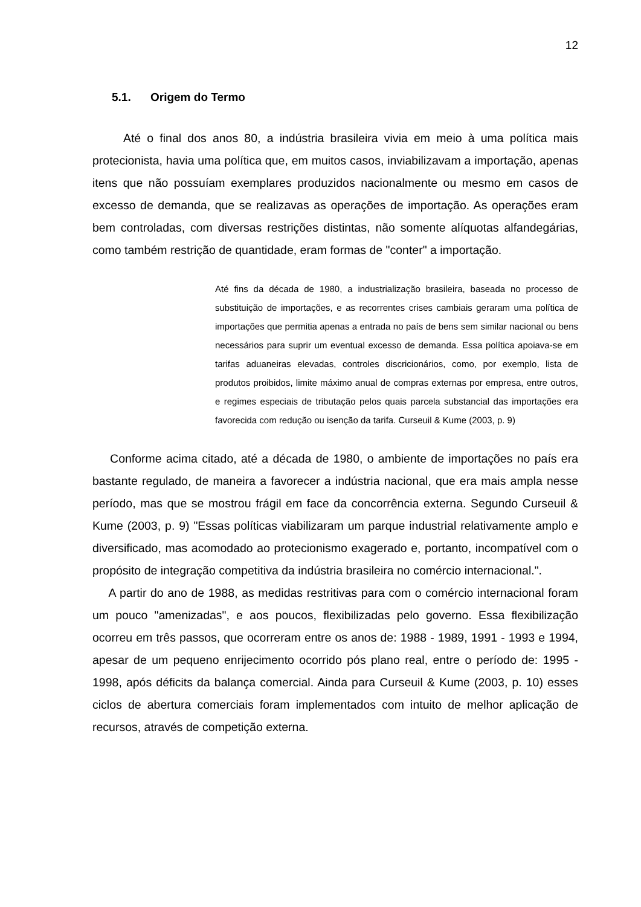12
5.1. Origem do Termo
Até o final dos anos 80, a indústria brasileira vivia em meio à uma política mais protecionista, havia uma política que, em muitos casos, inviabilizavam a importação, apenas itens que não possuíam exemplares produzidos nacionalmente ou mesmo em casos de excesso de demanda, que se realizavas as operações de importação. As operações eram bem controladas, com diversas restrições distintas, não somente alíquotas alfandegárias, como também restrição de quantidade, eram formas de "conter" a importação.
Até fins da década de 1980, a industrialização brasileira, baseada no processo de substituição de importações, e as recorrentes crises cambiais geraram uma política de importações que permitia apenas a entrada no país de bens sem similar nacional ou bens necessários para suprir um eventual excesso de demanda. Essa política apoiava-se em tarifas aduaneiras elevadas, controles discricionários, como, por exemplo, lista de produtos proibidos, limite máximo anual de compras externas por empresa, entre outros, e regimes especiais de tributação pelos quais parcela substancial das importações era favorecida com redução ou isenção da tarifa. Curseuil & Kume (2003, p. 9)
Conforme acima citado, até a década de 1980, o ambiente de importações no país era bastante regulado, de maneira a favorecer a indústria nacional, que era mais ampla nesse período, mas que se mostrou frágil em face da concorrência externa. Segundo Curseuil & Kume (2003, p. 9) "Essas políticas viabilizaram um parque industrial relativamente amplo e diversificado, mas acomodado ao protecionismo exagerado e, portanto, incompatível com o propósito de integração competitiva da indústria brasileira no comércio internacional.".
A partir do ano de 1988, as medidas restritivas para com o comércio internacional foram um pouco "amenizadas", e aos poucos, flexibilizadas pelo governo. Essa flexibilização ocorreu em três passos, que ocorreram entre os anos de: 1988 - 1989, 1991 - 1993 e 1994, apesar de um pequeno enrijecimento ocorrido pós plano real, entre o período de: 1995 - 1998, após déficits da balança comercial. Ainda para Curseuil & Kume (2003, p. 10) esses ciclos de abertura comerciais foram implementados com intuito de melhor aplicação de recursos, através de competição externa.